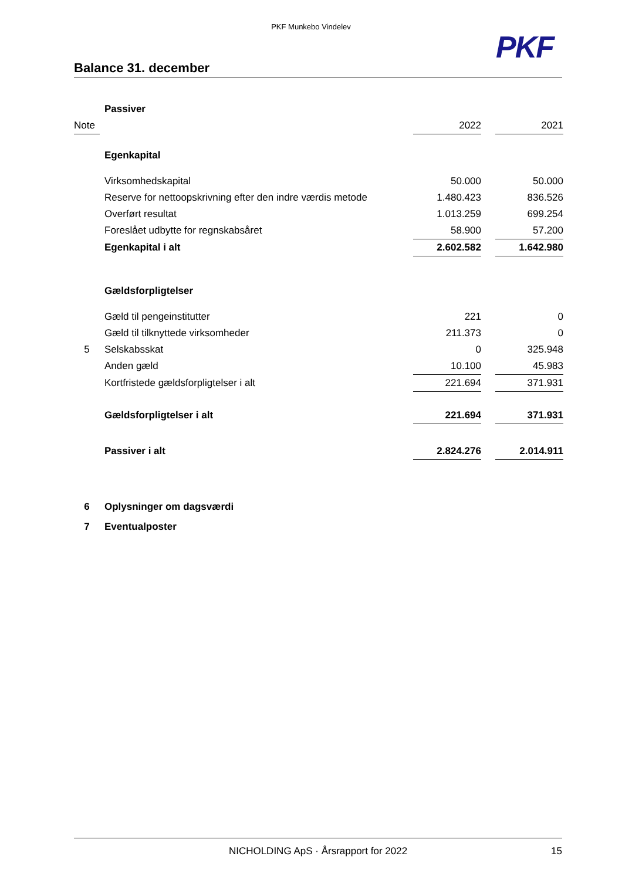PKF Munkebo Vindelev
PKF
Balance 31. december
| | Passiver | | | |
| Note | | 2022 | | 2021 |
| | Egenkapital | | | |
| | Virksomhedskapital | 50.000 | | 50.000 |
| | Reserve for nettoopskrivning efter den indre værdis metode | 1.480.423 | | 836.526 |
| | Overført resultat | 1.013.259 | | 699.254 |
| | Foreslået udbytte for regnskabsåret | 58.900 | | 57.200 |
| | Egenkapital i alt | 2.602.582 | | 1.642.980 |
| | Gældsforpligtelser | | | |
| | Gæld til pengeinstitutter | 221 | | 0 |
| | Gæld til tilknyttede virksomheder | 211.373 | | 0 |
| 5 | Selskabsskat | 0 | | 325.948 |
| | Anden gæld | 10.100 | | 45.983 |
| | Kortfristede gældsforpligtelser i alt | 221.694 | | 371.931 |
| | Gældsforpligtelser i alt | 221.694 | | 371.931 |
| | Passiver i alt | 2.824.276 | | 2.014.911 |
| 6 | Oplysninger om dagsværdi | | | |
| 7 | Eventualposter | | | |
NICHOLDING ApS · Årsrapport for 2022 15